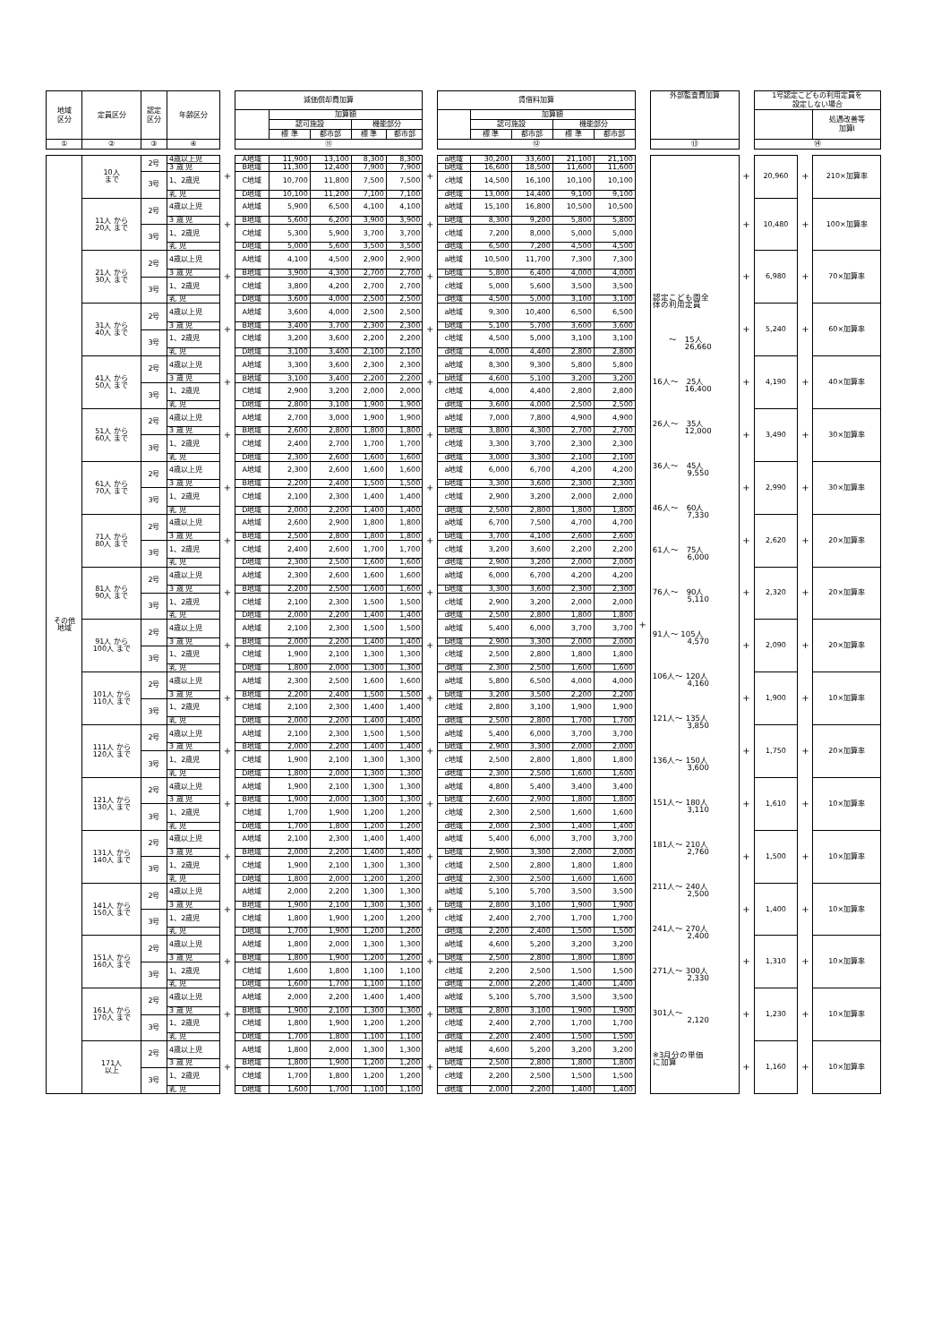| 地域 区分 | 定員区分 | 認定 区分 | 年齢区分 | | 減価償却費加算 | | | | | | 賃借料加算 | | | | | | 外部監査費加算 | | 1号認定こどもの利用定員を 設定しない場合 | | |
| | | | | | | 加算額 | | | | | | 加算額 | | | | | | | | | 処遇改善等 加算Ⅰ |
| | | | | | | 認可施設 | | 機能部分 | | | | 認可施設 | | 機能部分 | | | | | | | |
| | | | | | | 標 準 | 都市部 | 標 準 | 都市部 | | | 標 準 | 都市部 | 標 準 | 都市部 | | | | | | |
| ① | ② | ③ | ④ | | ⑪ | | | | | | ⑫ | | | | | | ⑬ | | ⑭ | | |
| その他 地域 | 10人 まで | 2号 | 4歳以上児 | + | A地域 | 11,900 | 13,100 | 8,300 | 8,300 | + | a地域 | 30,200 | 33,600 | 21,100 | 21,100 | + | 認定こども園全 体の利用定員 〜 15人 26,660 16人〜 25人 16,400 26人〜 35人 12,000 36人〜 45人 9,550 46人〜 60人 7,330 61人〜 75人 6,000 76人〜 90人 5,110 91人〜 105人 4,570 106人〜 120人 4,160 121人〜 135人 3,850 136人〜 150人 3,600 151人〜 180人 3,110 181人〜 210人 2,760 211人〜 240人 2,500 241人〜 270人 2,400 271人〜 300人 2,330 301人〜 2,120 ※3月分の単価 に加算 | + | 20,960 | + | 210×加算率 |
| | | | 3 歳 児 | | B地域 | 11,300 | 12,400 | 7,900 | 7,900 | | b地域 | 16,600 | 18,500 | 11,600 | 11,600 | | | | | | |
| | | 3号 | 1、2歳児 | | C地域 | 10,700 | 11,800 | 7,500 | 7,500 | | c地域 | 14,500 | 16,100 | 10,100 | 10,100 | | | | | | |
| | | | 乳 児 | | D地域 | 10,100 | 11,200 | 7,100 | 7,100 | | d地域 | 13,000 | 14,400 | 9,100 | 9,100 | | | | | | |
| | 11人 から 20人 まで | 2号 | 4歳以上児 | + | A地域 | 5,900 | 6,500 | 4,100 | 4,100 | + | a地域 | 15,100 | 16,800 | 10,500 | 10,500 | | | + | 10,480 | + | 100×加算率 |
| | | | 3 歳 児 | | B地域 | 5,600 | 6,200 | 3,900 | 3,900 | | b地域 | 8,300 | 9,200 | 5,800 | 5,800 | | | | | | |
| | | 3号 | 1、2歳児 | | C地域 | 5,300 | 5,900 | 3,700 | 3,700 | | c地域 | 7,200 | 8,000 | 5,000 | 5,000 | | | | | | |
| | | | 乳 児 | | D地域 | 5,000 | 5,600 | 3,500 | 3,500 | | d地域 | 6,500 | 7,200 | 4,500 | 4,500 | | | | | | |
| | 21人 から 30人 まで | 2号 | 4歳以上児 | + | A地域 | 4,100 | 4,500 | 2,900 | 2,900 | + | a地域 | 10,500 | 11,700 | 7,300 | 7,300 | | | + | 6,980 | + | 70×加算率 |
| | | | 3 歳 児 | | B地域 | 3,900 | 4,300 | 2,700 | 2,700 | | b地域 | 5,800 | 6,400 | 4,000 | 4,000 | | | | | | |
| | | 3号 | 1、2歳児 | | C地域 | 3,800 | 4,200 | 2,700 | 2,700 | | c地域 | 5,000 | 5,600 | 3,500 | 3,500 | | | | | | |
| | | | 乳 児 | | D地域 | 3,600 | 4,000 | 2,500 | 2,500 | | d地域 | 4,500 | 5,000 | 3,100 | 3,100 | | | | | | |
| | 31人 から 40人 まで | 2号 | 4歳以上児 | + | A地域 | 3,600 | 4,000 | 2,500 | 2,500 | + | a地域 | 9,300 | 10,400 | 6,500 | 6,500 | | | + | 5,240 | + | 60×加算率 |
| | | | 3 歳 児 | | B地域 | 3,400 | 3,700 | 2,300 | 2,300 | | b地域 | 5,100 | 5,700 | 3,600 | 3,600 | | | | | | |
| | | 3号 | 1、2歳児 | | C地域 | 3,200 | 3,600 | 2,200 | 2,200 | | c地域 | 4,500 | 5,000 | 3,100 | 3,100 | | | | | | |
| | | | 乳 児 | | D地域 | 3,100 | 3,400 | 2,100 | 2,100 | | d地域 | 4,000 | 4,400 | 2,800 | 2,800 | | | | | | |
| | 41人 から 50人 まで | 2号 | 4歳以上児 | + | A地域 | 3,300 | 3,600 | 2,300 | 2,300 | + | a地域 | 8,300 | 9,300 | 5,800 | 5,800 | | | + | 4,190 | + | 40×加算率 |
| | | | 3 歳 児 | | B地域 | 3,100 | 3,400 | 2,200 | 2,200 | | b地域 | 4,600 | 5,100 | 3,200 | 3,200 | | | | | | |
| | | 3号 | 1、2歳児 | | C地域 | 2,900 | 3,200 | 2,000 | 2,000 | | c地域 | 4,000 | 4,400 | 2,800 | 2,800 | | | | | | |
| | | | 乳 児 | | D地域 | 2,800 | 3,100 | 1,900 | 1,900 | | d地域 | 3,600 | 4,000 | 2,500 | 2,500 | | | | | | |
| | 51人 から 60人 まで | 2号 | 4歳以上児 | + | A地域 | 2,700 | 3,000 | 1,900 | 1,900 | + | a地域 | 7,000 | 7,800 | 4,900 | 4,900 | | | + | 3,490 | + | 30×加算率 |
| | | | 3 歳 児 | | B地域 | 2,600 | 2,800 | 1,800 | 1,800 | | b地域 | 3,800 | 4,300 | 2,700 | 2,700 | | | | | | |
| | | 3号 | 1、2歳児 | | C地域 | 2,400 | 2,700 | 1,700 | 1,700 | | c地域 | 3,300 | 3,700 | 2,300 | 2,300 | | | | | | |
| | | | 乳 児 | | D地域 | 2,300 | 2,600 | 1,600 | 1,600 | | d地域 | 3,000 | 3,300 | 2,100 | 2,100 | | | | | | |
| | 61人 から 70人 まで | 2号 | 4歳以上児 | + | A地域 | 2,300 | 2,600 | 1,600 | 1,600 | + | a地域 | 6,000 | 6,700 | 4,200 | 4,200 | | | + | 2,990 | + | 30×加算率 |
| | | | 3 歳 児 | | B地域 | 2,200 | 2,400 | 1,500 | 1,500 | | b地域 | 3,300 | 3,600 | 2,300 | 2,300 | | | | | | |
| | | 3号 | 1、2歳児 | | C地域 | 2,100 | 2,300 | 1,400 | 1,400 | | c地域 | 2,900 | 3,200 | 2,000 | 2,000 | | | | | | |
| | | | 乳 児 | | D地域 | 2,000 | 2,200 | 1,400 | 1,400 | | d地域 | 2,500 | 2,800 | 1,800 | 1,800 | | | | | | |
| | 71人 から 80人 まで | 2号 | 4歳以上児 | + | A地域 | 2,600 | 2,900 | 1,800 | 1,800 | + | a地域 | 6,700 | 7,500 | 4,700 | 4,700 | | | + | 2,620 | + | 20×加算率 |
| | | | 3 歳 児 | | B地域 | 2,500 | 2,800 | 1,800 | 1,800 | | b地域 | 3,700 | 4,100 | 2,600 | 2,600 | | | | | | |
| | | 3号 | 1、2歳児 | | C地域 | 2,400 | 2,600 | 1,700 | 1,700 | | c地域 | 3,200 | 3,600 | 2,200 | 2,200 | | | | | | |
| | | | 乳 児 | | D地域 | 2,300 | 2,500 | 1,600 | 1,600 | | d地域 | 2,900 | 3,200 | 2,000 | 2,000 | | | | | | |
| | 81人 から 90人 まで | 2号 | 4歳以上児 | + | A地域 | 2,300 | 2,600 | 1,600 | 1,600 | + | a地域 | 6,000 | 6,700 | 4,200 | 4,200 | | | + | 2,320 | + | 20×加算率 |
| | | | 3 歳 児 | | B地域 | 2,200 | 2,500 | 1,600 | 1,600 | | b地域 | 3,300 | 3,600 | 2,300 | 2,300 | | | | | | |
| | | 3号 | 1、2歳児 | | C地域 | 2,100 | 2,300 | 1,500 | 1,500 | | c地域 | 2,900 | 3,200 | 2,000 | 2,000 | | | | | | |
| | | | 乳 児 | | D地域 | 2,000 | 2,200 | 1,400 | 1,400 | | d地域 | 2,500 | 2,800 | 1,800 | 1,800 | | | | | | |
| | 91人 から 100人 まで | 2号 | 4歳以上児 | + | A地域 | 2,100 | 2,300 | 1,500 | 1,500 | + | a地域 | 5,400 | 6,000 | 3,700 | 3,700 | | | + | 2,090 | + | 20×加算率 |
| | | | 3 歳 児 | | B地域 | 2,000 | 2,200 | 1,400 | 1,400 | | b地域 | 2,900 | 3,300 | 2,000 | 2,000 | | | | | | |
| | | 3号 | 1、2歳児 | | C地域 | 1,900 | 2,100 | 1,300 | 1,300 | | c地域 | 2,500 | 2,800 | 1,800 | 1,800 | | | | | | |
| | | | 乳 児 | | D地域 | 1,800 | 2,000 | 1,300 | 1,300 | | d地域 | 2,300 | 2,500 | 1,600 | 1,600 | | | | | | |
| | 101人 から 110人 まで | 2号 | 4歳以上児 | + | A地域 | 2,300 | 2,500 | 1,600 | 1,600 | + | a地域 | 5,800 | 6,500 | 4,000 | 4,000 | | | + | 1,900 | + | 10×加算率 |
| | | | 3 歳 児 | | B地域 | 2,200 | 2,400 | 1,500 | 1,500 | | b地域 | 3,200 | 3,500 | 2,200 | 2,200 | | | | | | |
| | | 3号 | 1、2歳児 | | C地域 | 2,100 | 2,300 | 1,400 | 1,400 | | c地域 | 2,800 | 3,100 | 1,900 | 1,900 | | | | | | |
| | | | 乳 児 | | D地域 | 2,000 | 2,200 | 1,400 | 1,400 | | d地域 | 2,500 | 2,800 | 1,700 | 1,700 | | | | | | |
| | 111人 から 120人 まで | 2号 | 4歳以上児 | + | A地域 | 2,100 | 2,300 | 1,500 | 1,500 | + | a地域 | 5,400 | 6,000 | 3,700 | 3,700 | | | + | 1,750 | + | 20×加算率 |
| | | | 3 歳 児 | | B地域 | 2,000 | 2,200 | 1,400 | 1,400 | | b地域 | 2,900 | 3,300 | 2,000 | 2,000 | | | | | | |
| | | 3号 | 1、2歳児 | | C地域 | 1,900 | 2,100 | 1,300 | 1,300 | | c地域 | 2,500 | 2,800 | 1,800 | 1,800 | | | | | | |
| | | | 乳 児 | | D地域 | 1,800 | 2,000 | 1,300 | 1,300 | | d地域 | 2,300 | 2,500 | 1,600 | 1,600 | | | | | | |
| | 121人 から 130人 まで | 2号 | 4歳以上児 | + | A地域 | 1,900 | 2,100 | 1,300 | 1,300 | + | a地域 | 4,800 | 5,400 | 3,400 | 3,400 | | | + | 1,610 | + | 10×加算率 |
| | | | 3 歳 児 | | B地域 | 1,900 | 2,000 | 1,300 | 1,300 | | b地域 | 2,600 | 2,900 | 1,800 | 1,800 | | | | | | |
| | | 3号 | 1、2歳児 | | C地域 | 1,700 | 1,900 | 1,200 | 1,200 | | c地域 | 2,300 | 2,500 | 1,600 | 1,600 | | | | | | |
| | | | 乳 児 | | D地域 | 1,700 | 1,800 | 1,200 | 1,200 | | d地域 | 2,000 | 2,300 | 1,400 | 1,400 | | | | | | |
| | 131人 から 140人 まで | 2号 | 4歳以上児 | + | A地域 | 2,100 | 2,300 | 1,400 | 1,400 | + | a地域 | 5,400 | 6,000 | 3,700 | 3,700 | | | + | 1,500 | + | 10×加算率 |
| | | | 3 歳 児 | | B地域 | 2,000 | 2,200 | 1,400 | 1,400 | | b地域 | 2,900 | 3,300 | 2,000 | 2,000 | | | | | | |
| | | 3号 | 1、2歳児 | | C地域 | 1,900 | 2,100 | 1,300 | 1,300 | | c地域 | 2,500 | 2,800 | 1,800 | 1,800 | | | | | | |
| | | | 乳 児 | | D地域 | 1,800 | 2,000 | 1,200 | 1,200 | | d地域 | 2,300 | 2,500 | 1,600 | 1,600 | | | | | | |
| | 141人 から 150人 まで | 2号 | 4歳以上児 | + | A地域 | 2,000 | 2,200 | 1,300 | 1,300 | + | a地域 | 5,100 | 5,700 | 3,500 | 3,500 | | | + | 1,400 | + | 10×加算率 |
| | | | 3 歳 児 | | B地域 | 1,900 | 2,100 | 1,300 | 1,300 | | b地域 | 2,800 | 3,100 | 1,900 | 1,900 | | | | | | |
| | | 3号 | 1、2歳児 | | C地域 | 1,800 | 1,900 | 1,200 | 1,200 | | c地域 | 2,400 | 2,700 | 1,700 | 1,700 | | | | | | |
| | | | 乳 児 | | D地域 | 1,700 | 1,900 | 1,200 | 1,200 | | d地域 | 2,200 | 2,400 | 1,500 | 1,500 | | | | | | |
| | 151人 から 160人 まで | 2号 | 4歳以上児 | + | A地域 | 1,800 | 2,000 | 1,300 | 1,300 | + | a地域 | 4,600 | 5,200 | 3,200 | 3,200 | | | + | 1,310 | + | 10×加算率 |
| | | | 3 歳 児 | | B地域 | 1,800 | 1,900 | 1,200 | 1,200 | | b地域 | 2,500 | 2,800 | 1,800 | 1,800 | | | | | | |
| | | 3号 | 1、2歳児 | | C地域 | 1,600 | 1,800 | 1,100 | 1,100 | | c地域 | 2,200 | 2,500 | 1,500 | 1,500 | | | | | | |
| | | | 乳 児 | | D地域 | 1,600 | 1,700 | 1,100 | 1,100 | | d地域 | 2,000 | 2,200 | 1,400 | 1,400 | | | | | | |
| | 161人 から 170人 まで | 2号 | 4歳以上児 | + | A地域 | 2,000 | 2,200 | 1,400 | 1,400 | + | a地域 | 5,100 | 5,700 | 3,500 | 3,500 | | | + | 1,230 | + | 10×加算率 |
| | | | 3 歳 児 | | B地域 | 1,900 | 2,100 | 1,300 | 1,300 | | b地域 | 2,800 | 3,100 | 1,900 | 1,900 | | | | | | |
| | | 3号 | 1、2歳児 | | C地域 | 1,800 | 1,900 | 1,200 | 1,200 | | c地域 | 2,400 | 2,700 | 1,700 | 1,700 | | | | | | |
| | | | 乳 児 | | D地域 | 1,700 | 1,800 | 1,100 | 1,100 | | d地域 | 2,200 | 2,400 | 1,500 | 1,500 | | | | | | |
| | 171人 以上 | 2号 | 4歳以上児 | + | A地域 | 1,800 | 2,000 | 1,300 | 1,300 | + | a地域 | 4,600 | 5,200 | 3,200 | 3,200 | | | + | 1,160 | + | 10×加算率 |
| | | | 3 歳 児 | | B地域 | 1,800 | 1,900 | 1,200 | 1,200 | | b地域 | 2,500 | 2,800 | 1,800 | 1,800 | | | | | | |
| | | 3号 | 1、2歳児 | | C地域 | 1,700 | 1,800 | 1,200 | 1,200 | | c地域 | 2,200 | 2,500 | 1,500 | 1,500 | | | | | | |
| | | | 乳 児 | | D地域 | 1,600 | 1,700 | 1,100 | 1,100 | | d地域 | 2,000 | 2,200 | 1,400 | 1,400 | | | | | | |